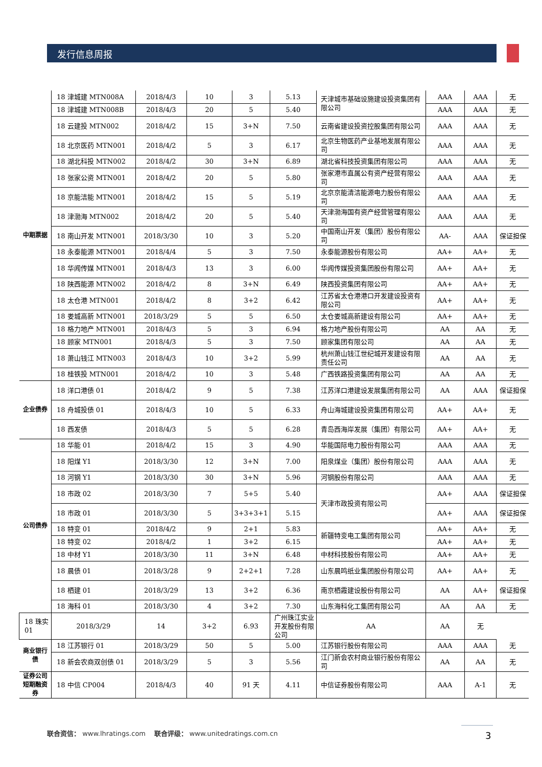发行信息周报
| 中期票据 | 18 津城建 MTN008A | 2018/4/3 | 10 | 3 | 5.13 | 天津城市基础设施建设投资集团有限公司 | AAA | AAA | 无 |
| | 18 津城建 MTN008B | 2018/4/3 | 20 | 5 | 5.40 | | AAA | AAA | 无 |
| | 18 云建投 MTN002 | 2018/4/2 | 15 | 3+N | 7.50 | 云南省建设投资控股集团有限公司 | AAA | AAA | 无 |
| | 18 北京医药 MTN001 | 2018/4/2 | 5 | 3 | 6.17 | 北京生物医药产业基地发展有限公司 | AAA | AAA | 无 |
| | 18 湖北科投 MTN002 | 2018/4/2 | 30 | 3+N | 6.89 | 湖北省科技投资集团有限公司 | AAA | AAA | 无 |
| | 18 张家公资 MTN001 | 2018/4/2 | 20 | 5 | 5.80 | 张家港市直属公有资产经营有限公司 | AAA | AAA | 无 |
| | 18 京能洁能 MTN001 | 2018/4/2 | 15 | 5 | 5.19 | 北京京能清洁能源电力股份有限公司 | AAA | AAA | 无 |
| | 18 津渤海 MTN002 | 2018/4/2 | 20 | 5 | 5.40 | 天津渤海国有资产经营管理有限公司 | AAA | AAA | 无 |
| | 18 南山开发 MTN001 | 2018/3/30 | 10 | 3 | 5.20 | 中国南山开发（集团）股份有限公司 | AA- | AAA | 保证担保 |
| | 18 永泰能源 MTN001 | 2018/4/4 | 5 | 3 | 7.50 | 永泰能源股份有限公司 | AA+ | AA+ | 无 |
| | 18 华闻传媒 MTN001 | 2018/4/3 | 13 | 3 | 6.00 | 华闻传媒投资集团股份有限公司 | AA+ | AA+ | 无 |
| | 18 陕西能源 MTN002 | 2018/4/2 | 8 | 3+N | 6.49 | 陕西投资集团有限公司 | AA+ | AA+ | 无 |
| | 18 太仓港 MTN001 | 2018/4/2 | 8 | 3+2 | 6.42 | 江苏省太仓港港口开发建设投资有限公司 | AA+ | AA+ | 无 |
| | 18 娄城高新 MTN001 | 2018/3/29 | 5 | 5 | 6.50 | 太仓娄城高新建设有限公司 | AA+ | AA+ | 无 |
| | 18 格力地产 MTN001 | 2018/4/3 | 5 | 3 | 6.94 | 格力地产股份有限公司 | AA | AA | 无 |
| | 18 顾家 MTN001 | 2018/4/3 | 5 | 3 | 7.50 | 顾家集团有限公司 | AA | AA | 无 |
| | 18 萧山钱江 MTN003 | 2018/4/3 | 10 | 3+2 | 5.99 | 杭州萧山钱江世纪城开发建设有限责任公司 | AA | AA | 无 |
| | 18 桂铁投 MTN001 | 2018/4/2 | 10 | 3 | 5.48 | 广西铁路投资集团有限公司 | AA | AA | 无 |
| 企业债券 | 18 洋口港债 01 | 2018/4/2 | 9 | 5 | 7.38 | 江苏洋口港建设发展集团有限公司 | AA | AAA | 保证担保 |
| | 18 舟城投债 01 | 2018/4/3 | 10 | 5 | 6.33 | 舟山海城建设投资集团有限公司 | AA+ | AA+ | 无 |
| | 18 西发债 | 2018/4/3 | 5 | 5 | 6.28 | 青岛西海岸发展（集团）有限公司 | AA+ | AA+ | 无 |
| 公司债券 | 18 华能 01 | 2018/4/2 | 15 | 3 | 4.90 | 华能国际电力股份有限公司 | AAA | AAA | 无 |
| | 18 阳煤 Y1 | 2018/3/30 | 12 | 3+N | 7.00 | 阳泉煤业（集团）股份有限公司 | AAA | AAA | 无 |
| | 18 河钢 Y1 | 2018/3/30 | 30 | 3+N | 5.96 | 河钢股份有限公司 | AAA | AAA | 无 |
| | 18 市政 02 | 2018/3/30 | 7 | 5+5 | 5.40 | 天津市政投资有限公司 | AA+ | AAA | 保证担保 |
| | 18 市政 01 | 2018/3/30 | 5 | 3+3+3+1 | 5.15 | | AA+ | AAA | 保证担保 |
| | 18 特变 01 | 2018/4/2 | 9 | 2+1 | 5.83 | 新疆特变电工集团有限公司 | AA+ | AA+ | 无 |
| | 18 特变 02 | 2018/4/2 | 1 | 3+2 | 6.15 | | AA+ | AA+ | 无 |
| | 18 中材 Y1 | 2018/3/30 | 11 | 3+N | 6.48 | 中材科技股份有限公司 | AA+ | AA+ | 无 |
| | 18 晨债 01 | 2018/3/28 | 9 | 2+2+1 | 7.28 | 山东晨鸣纸业集团股份有限公司 | AA+ | AA+ | 无 |
| | 18 栖建 01 | 2018/3/29 | 13 | 3+2 | 6.36 | 南京栖霞建设股份有限公司 | AA | AA+ | 保证担保 |
| | 18 海科 01 | 2018/3/30 | 4 | 3+2 | 7.30 | 山东海科化工集团有限公司 | AA | AA | 无 |
| 18 珠实 01 | 2018/3/29 | 14 | 3+2 | 6.93 | 广州珠江实业开发股份有限公司 | AA | AA | 无 | |
| 商业银行债 | 18 江苏银行 01 | 2018/3/29 | 50 | 5 | 5.00 | 江苏银行股份有限公司 | AAA | AAA | 无 |
| | 18 新会农商双创债 01 | 2018/3/29 | 5 | 3 | 5.56 | 江门新会农村商业银行股份有限公司 | AA | AA | 无 |
| 证券公司短期融资券 | 18 中信 CP004 | 2018/4/3 | 40 | 91 天 | 4.11 | 中信证券股份有限公司 | AAA | A-1 | 无 |
联合资信： www.lhratings.com 联合评级： www.unitedratings.com.cn
3